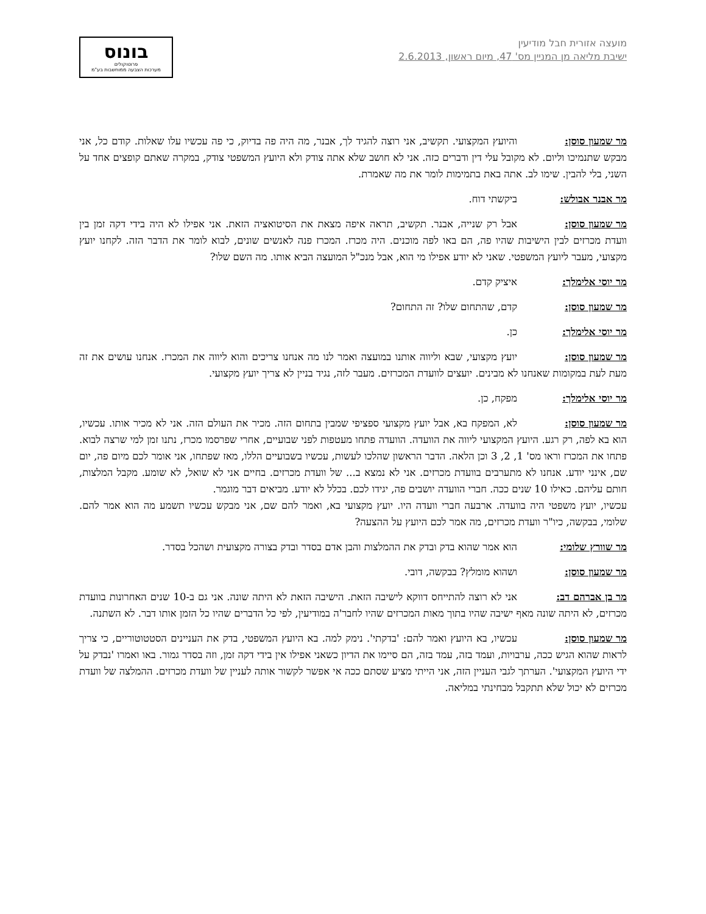מועצה אזורית חבל מודיעין
ישיבת מליאה מן המניין מס' 47, מיום ראשון, 2.6.2013
בונוס
פרוטוקולים
מערכות הצבעה ממוחשבות בע"מ
מר שמעון סוסן: והיועץ המקצועי. תקשיב, אני רוצה להגיד לך, אבנר, מה היה פה בדיוק, כי פה עכשיו עלו שאלות. קודם כל, אני מבקש שתנמיכו וליום. לא מקובל עלי דין ודברים כזה. אני לא חושב שלא אתה צודק ולא היועץ המשפטי צודק, במקרה שאתם קופצים אחד על השני, בלי להבין. שימו לב. אתה באת בתמימות לומר את מה שאמרת.
מר אבנר אבולש: ביקשתי דוח.
מר שמעון סוסן: אבל רק שנייה, אבנר. תקשיב, תראה איפה מצאת את הסיטואציה הזאת. אני אפילו לא היה בידי דקה זמן בין וועדת מכרזים לבין הישיבות שהיו פה, הם באו לפה מוכנים. היה מכרז. המכרז פנה לאנשים שונים, לבוא לומר את הדבר הזה. לקחנו יועץ מקצועי, מעבר ליועץ המשפטי. שאני לא יודע אפילו מי הוא, אבל מנכ"ל המועצה הביא אותו. מה השם שלו?
מר יוסי אלימלך: איציק קדם.
מר שמעון סוסן: קדם, שהתחום שלו? זה התחום?
מר יוסי אלימלך: כן.
מר שמעון סוסן: יועץ מקצועי, שבא וליווה אותנו במועצה ואמר לנו מה אנחנו צריכים והוא ליווה את המכרז. אנחנו עושים את זה מעת לעת במקומות שאנחנו לא מבינים. יועצים לוועדת המכרזים. מעבר לזה, נגיד בניין לא צריך יועץ מקצועי.
מר יוסי אלימלך: מפקח, כן.
מר שמעון סוסן: לא, המפקח בא, אבל יועץ מקצועי ספציפי שמבין בתחום הזה. מכיר את העולם הזה. אני לא מכיר אותו. עכשיו, הוא בא לפה, רק רגע. היועץ המקצועי ליווה את הוועדה. הוועדה פתחו מעטפות לפני שבועיים, אחרי שפרסמו מכרז, נתנו זמן למי שרצה לבוא. פתחו את המכרז וראו מס' 1, 2, 3 וכן הלאה. הדבר הראשון שהלכו לעשות, עכשיו בשבועיים הללו, מאז שפתחו, אני אומר לכם מיום פה, יום שם, אינני יודע. אנחנו לא מתערבים בוועדת מכרזים. אני לא נמצא ב... של וועדת מכרזים. בחיים אני לא שואל, לא שומע. מקבל המלצות, חותם עליהם. כאילו 10 שנים ככה. חברי הוועדה יושבים פה, יגידו לכם. בכלל לא יודע. מביאים דבר מוגמר.
עכשיו, יועץ משפטי היה בוועדה. ארבעה חברי וועדה היו. יועץ מקצועי בא, ואמר להם שם, אני מבקש עכשיו תשמע מה הוא אמר להם. שלומי, בבקשה, כיו"ר וועדת מכרזים, מה אמר לכם היועץ על ההצעה?
מר שוורץ שלומי: הוא אמר שהוא בדק ובדק את ההמלצות והבן אדם בסדר ובדק בצורה מקצועית ושהכל בסדר.
מר שמעון סוסן: ושהוא מומלץ? בבקשה, דובי.
מר בן אברהם דב: אני לא רוצה להתייחס דווקא לישיבה הזאת. הישיבה הזאת לא היתה שונה. אני גם ב-10 שנים האחרונות בוועדת מכרזים, לא היתה שונה מאף ישיבה שהיו בתוך מאות המכרזים שהיו לחבר'ה במודיעין, לפי כל הדברים שהיו כל הזמן אותו דבר. לא השתנה.
מר שמעון סוסן: עכשיו, בא היועץ ואמר להם: 'בדקתי'. נימק למה. בא היועץ המשפטי, בדק את העניינים הסטטוטוריים, כי צריך לראות שהוא הגיש ככה, ערבויות, ועמד בזה, עמד בזה, הם סיימו את הדיון כשאני אפילו אין בידי דקה זמן, וזה בסדר גמור. באו ואמרו 'נבדק על ידי היועץ המקצועי'. הערתך לגבי העניין הזה, אני הייתי מציע שסתם ככה אי אפשר לקשור אותה לעניין של וועדת מכרזים. ההמלצה של וועדת מכרזים לא יכול שלא תתקבל מבחינתי במליאה.